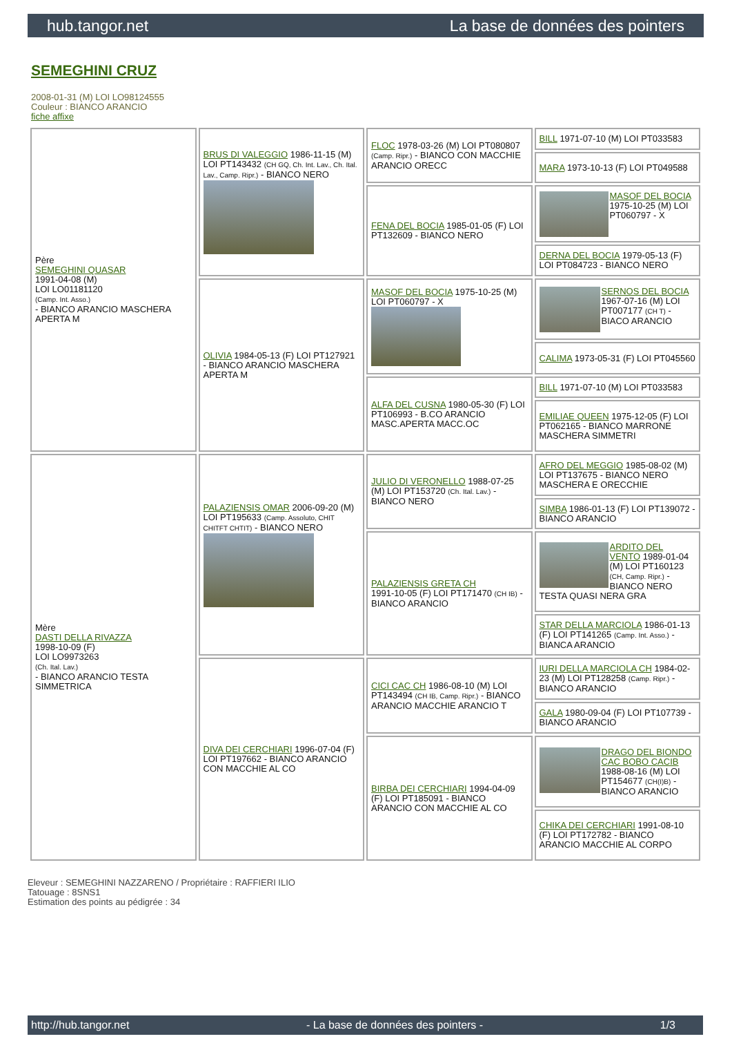hub.tangor.net La base de données des pointers
SEMEGHINI CRUZ
2008-01-31 (M) LOI LO98124555
Couleur : BIANCO ARANCIO
fiche affixe
| Père SEMEGHINI QUASAR 1991-04-08 (M) LOI LO01181120 (Camp. Int. Asso.) - BIANCO ARANCIO MASCHERA APERTA M | BRUS DI VALEGGIO 1986-11-15 (M) LOI PT143432 (CH GQ, Ch. Int. Lav., Ch. Ital. Lav., Camp. Ripr.) - BIANCO NERO | FLOC 1978-03-26 (M) LOI PT080807 (Camp. Ripr.) - BIANCO CON MACCHIE ARANCIO ORECC | BILL 1971-07-10 (M) LOI PT033583 |
| | | | MARA 1973-10-13 (F) LOI PT049588 |
| | | FENA DEL BOCIA 1985-01-05 (F) LOI PT132609 - BIANCO NERO | MASOF DEL BOCIA 1975-10-25 (M) LOI PT060797 - X |
| | | | DERNA DEL BOCIA 1979-05-13 (F) LOI PT084723 - BIANCO NERO |
| | OLIVIA 1984-05-13 (F) LOI PT127921 - BIANCO ARANCIO MASCHERA APERTA M | MASOF DEL BOCIA 1975-10-25 (M) LOI PT060797 - X | SERNOS DEL BOCIA 1967-07-16 (M) LOI PT007177 (CH T) - BIACO ARANCIO |
| | | | CALIMA 1973-05-31 (F) LOI PT045560 |
| | | ALFA DEL CUSNA 1980-05-30 (F) LOI PT106993 - B.CO ARANCIO MASC.APERTA MACC.OC | BILL 1971-07-10 (M) LOI PT033583 |
| | | | EMILIAE QUEEN 1975-12-05 (F) LOI PT062165 - BIANCO MARRONE MASCHERA SIMMETRI |
| Mère DASTI DELLA RIVAZZA 1998-10-09 (F) LOI LO9973263 (Ch. Ital. Lav.) - BIANCO ARANCIO TESTA SIMMETRICA | PALAZIENSIS OMAR 2006-09-20 (M) LOI PT195633 (Camp. Assoluto, CHIT CHITFT CHTIT) - BIANCO NERO | JULIO DI VERONELLO 1988-07-25 (M) LOI PT153720 (Ch. Ital. Lav.) - BIANCO NERO | AFRO DEL MEGGIO 1985-08-02 (M) LOI PT137675 - BIANCO NERO MASCHERA E ORECCHIE |
| | | | SIMBA 1986-01-13 (F) LOI PT139072 - BIANCO ARANCIO |
| | | PALAZIENSIS GRETA CH 1991-10-05 (F) LOI PT171470 (CH IB) - BIANCO ARANCIO | ARDITO DEL VENTO 1989-01-04 (M) LOI PT160123 (CH, Camp. Ripr.) - BIANCO NERO TESTA QUASI NERA GRA |
| | | | STAR DELLA MARCIOLA 1986-01-13 (F) LOI PT141265 (Camp. Int. Asso.) - BIANCA ARANCIO |
| | DIVA DEI CERCHIARI 1996-07-04 (F) LOI PT197662 - BIANCO ARANCIO CON MACCHIE AL CO | CICI CAC CH 1986-08-10 (M) LOI PT143494 (CH IB, Camp. Ripr.) - BIANCO ARANCIO MACCHIE ARANCIO T | IURI DELLA MARCIOLA CH 1984-02-23 (M) LOI PT128258 (Camp. Ripr.) - BIANCO ARANCIO |
| | | | GALA 1980-09-04 (F) LOI PT107739 - BIANCO ARANCIO |
| | | BIRBA DEI CERCHIARI 1994-04-09 (F) LOI PT185091 - BIANCO ARANCIO CON MACCHIE AL CO | DRAGO DEL BIONDO CAC BOBO CACIB 1988-08-16 (M) LOI PT154677 (CH(I)B) - BIANCO ARANCIO |
| | | | CHIKA DEI CERCHIARI 1991-08-10 (F) LOI PT172782 - BIANCO ARANCIO MACCHIE AL CORPO |
Eleveur : SEMEGHINI NAZZARENO / Propriétaire : RAFFIERI ILIO
Tatouage : 8SNS1
Estimation des points au pédigrée : 34
http://hub.tangor.net - La base de données des pointers - 1/3